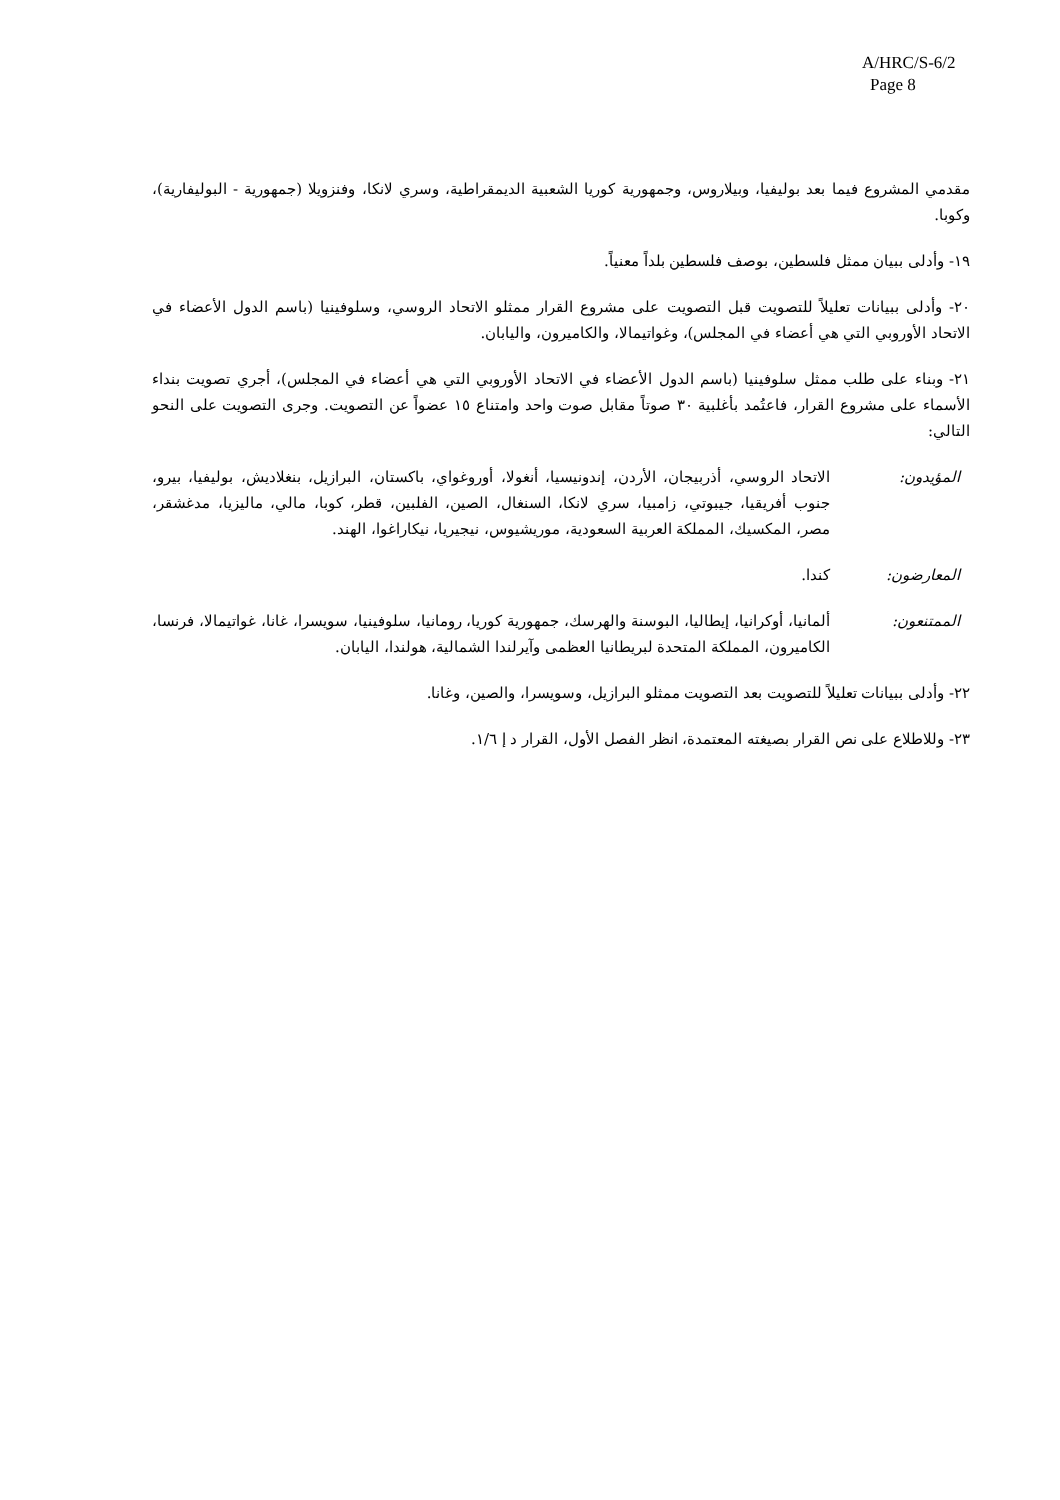A/HRC/S-6/2
Page 8
مقدمي المشروع فيما بعد بوليفيا، وبيلاروس، وجمهورية كوريا الشعبية الديمقراطية، وسري لانكا، وفنزويلا (جمهورية - البوليفارية)، وكوبا.
١٩- وأدلى ببيان ممثل فلسطين، بوصف فلسطين بلداً معنياً.
٢٠- وأدلى ببيانات تعليلاً للتصويت قبل التصويت على مشروع القرار ممثلو الاتحاد الروسي، وسلوفينيا (باسم الدول الأعضاء في الاتحاد الأوروبي التي هي أعضاء في المجلس)، وغواتيمالا، والكاميرون، واليابان.
٢١- وبناء على طلب ممثل سلوفينيا (باسم الدول الأعضاء في الاتحاد الأوروبي التي هي أعضاء في المجلس)، أجري تصويت بنداء الأسماء على مشروع القرار، فاعتُمد بأغلبية ٣٠ صوتاً مقابل صوت واحد وامتناع ١٥ عضواً عن التصويت. وجرى التصويت على النحو التالي:
المؤيدون: الاتحاد الروسي، أذربيجان، الأردن، إندونيسيا، أنغولا، أوروغواي، باكستان، البرازيل، بنغلاديش، بوليفيا، بيرو، جنوب أفريقيا، جيبوتي، زامبيا، سري لانكا، السنغال، الصين، الفلبين، قطر، كوبا، مالي، ماليزيا، مدغشقر، مصر، المكسيك، المملكة العربية السعودية، موريشيوس، نيجيريا، نيكاراغوا، الهند.
المعارضون: كندا.
الممتنعون: ألمانيا، أوكرانيا، إيطاليا، البوسنة والهرسك، جمهورية كوريا، رومانيا، سلوفينيا، سويسرا، غانا، غواتيمالا، فرنسا، الكاميرون، المملكة المتحدة لبريطانيا العظمى وآيرلندا الشمالية، هولندا، اليابان.
٢٢- وأدلى ببيانات تعليلاً للتصويت بعد التصويت ممثلو البرازيل، وسويسرا، والصين، وغانا.
٢٣- وللاطلاع على نص القرار بصيغته المعتمدة، انظر الفصل الأول، القرار د إ ١/٦.